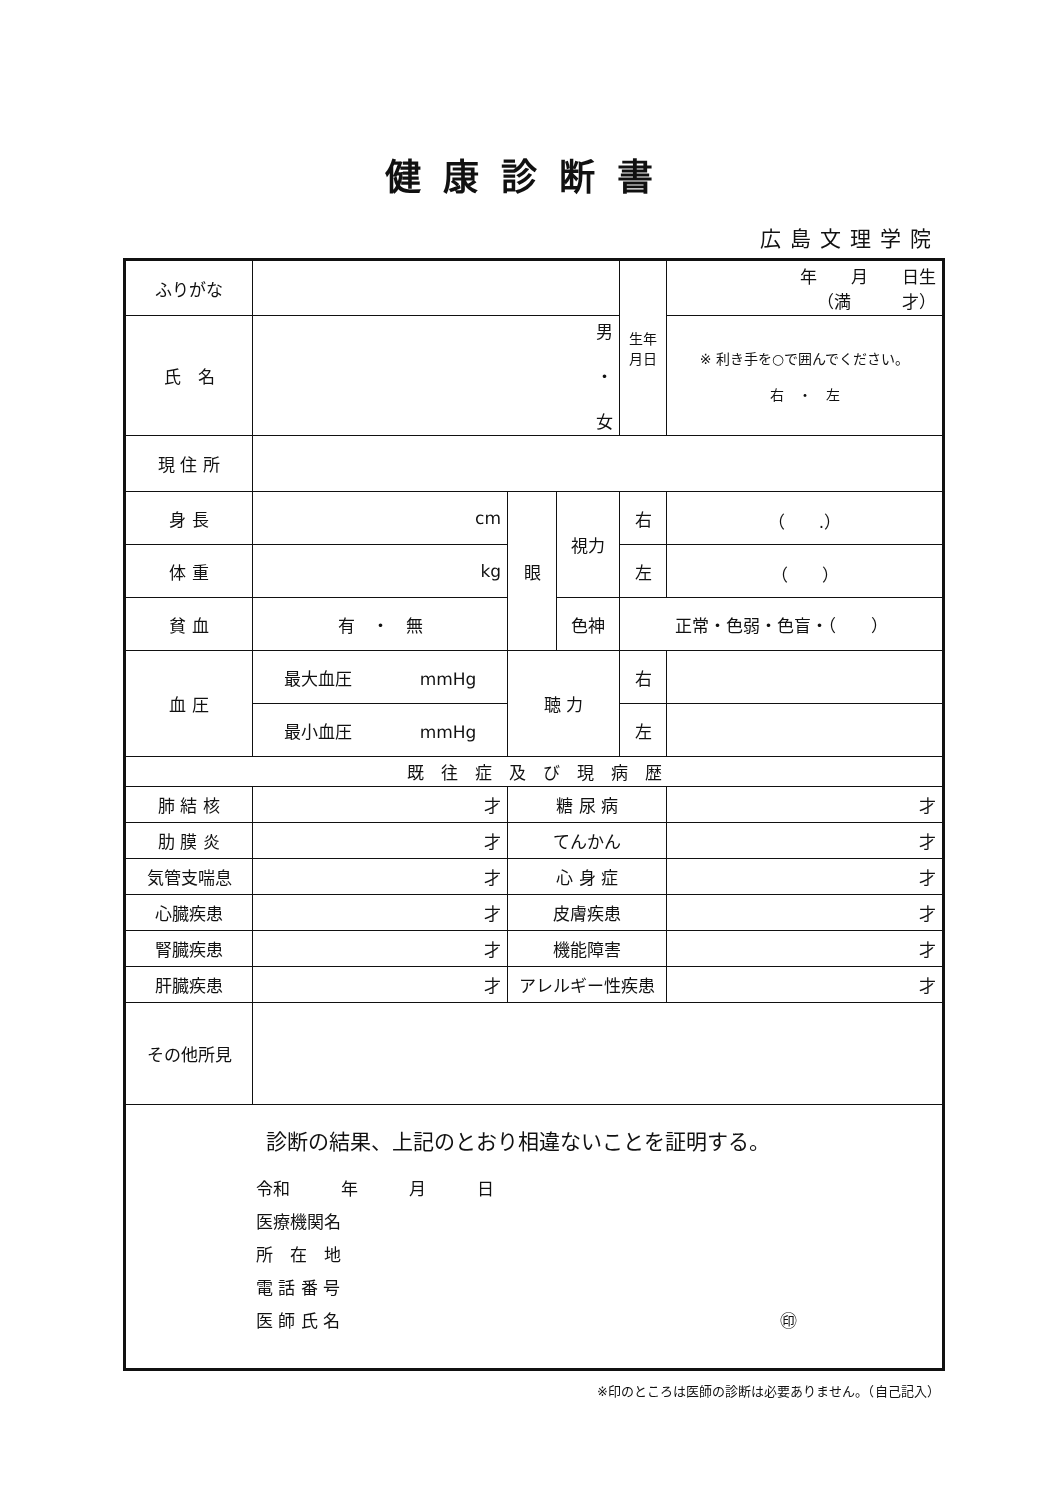健康診断書
広島文理学院
| ふりがな | | | | 生年 月日 | 年 月 日生 （満 才） |
| 氏 名 | 男 ・ 女 | | | | ※ 利き手を○で囲んでください。 右 ・ 左 |
| 現 住 所 | | | | | |
| 身 長 | cm | 眼 | 視力 | 右 | （ .） |
| 体 重 | kg | | | 左 | （ ） |
| 貧 血 | 有 ・ 無 | | 色神 | 正常・色弱・色盲・（ ） | |
| 血 圧 | 最大血圧 mmHg | 聴 力 | | 右 | |
| | 最小血圧 mmHg | | | 左 | |
| 既 往 症 及 び 現 病 歴 | | | | | |
| 肺 結 核 | 才 | 糖 尿 病 | | | 才 |
| 肋 膜 炎 | 才 | てんかん | | | 才 |
| 気管支喘息 | 才 | 心 身 症 | | | 才 |
| 心臓疾患 | 才 | 皮膚疾患 | | | 才 |
| 腎臓疾患 | 才 | 機能障害 | | | 才 |
| 肝臓疾患 | 才 | アレルギー性疾患 | | | 才 |
| その他所見 | | | | | |
| 診断の結果、上記のとおり相違ないことを証明する。 令和 年 月 日 医療機関名 所 在 地 電 話 番 号 医 師 氏 名 ㊞ | | | | | |
※印のところは医師の診断は必要ありません。（自己記入）